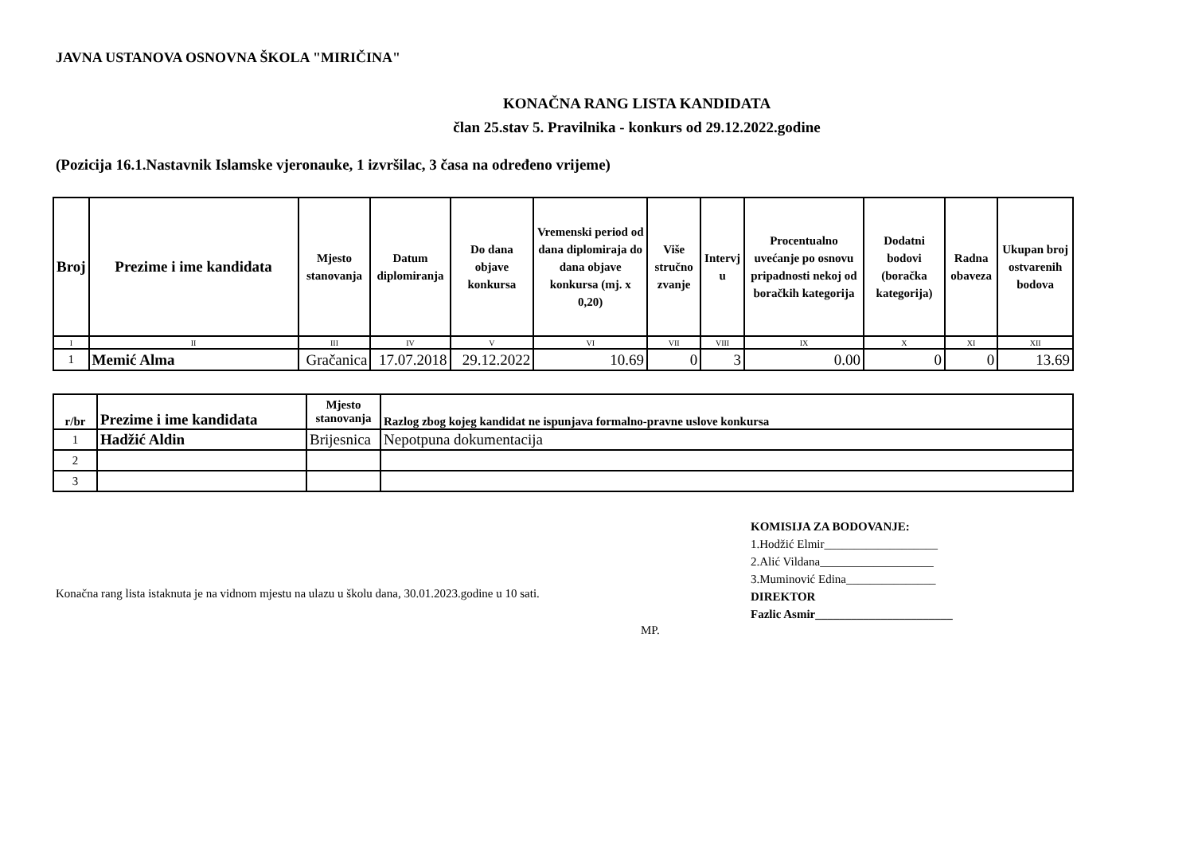JAVNA USTANOVA OSNOVNA ŠKOLA "MIRIČINA"
KONAČNA RANG LISTA KANDIDATA
član 25.stav 5. Pravilnika - konkurs od 29.12.2022.godine
(Pozicija 16.1.Nastavnik Islamske vjeronauke, 1 izvršilac, 3 časa na određeno vrijeme)
| Broj | Prezime i ime kandidata | Mjesto stanovanja | Datum diplomiranja | Do dana objave konkursa | Vremenski period od dana diplomiraja do dana objave konkursa (mj. x 0,20) | Više stručno zvanje | Intervj u | Procentualno uvećanje po osnovu pripadnosti nekoj od boračkih kategorija | Dodatni bodovi (boračka kategorija) | Radna obaveza | Ukupan broj ostvarenih bodova |
| --- | --- | --- | --- | --- | --- | --- | --- | --- | --- | --- | --- |
| I | II | III | IV | V | VI | VII | VIII | IX | X | XI | XII |
| 1 | Memić Alma | Gračanica | 17.07.2018 | 29.12.2022 | 10.69 | 0 | 3 | 0.00 | 0 | 0 | 13.69 |
| r/br | Prezime i ime kandidata | Mjesto stanovanja | Razlog zbog kojeg kandidat ne ispunjava formalno-pravne uslove konkursa |
| 1 | Hadžić Aldin | Brijesnica | Nepotpuna dokumentacija |
| 2 | | | |
| 3 | | | |
KOMISIJA ZA BODOVANJE:
1.Hodžić Elmir___________________
2.Alić Vildana___________________
3.Muminović Edina_______________
DIREKTOR
Fazlic Asmir_______________________
Konačna rang lista istaknuta je na vidnom mjestu na ulazu u školu dana, 30.01.2023.godine u 10 sati.
MP.